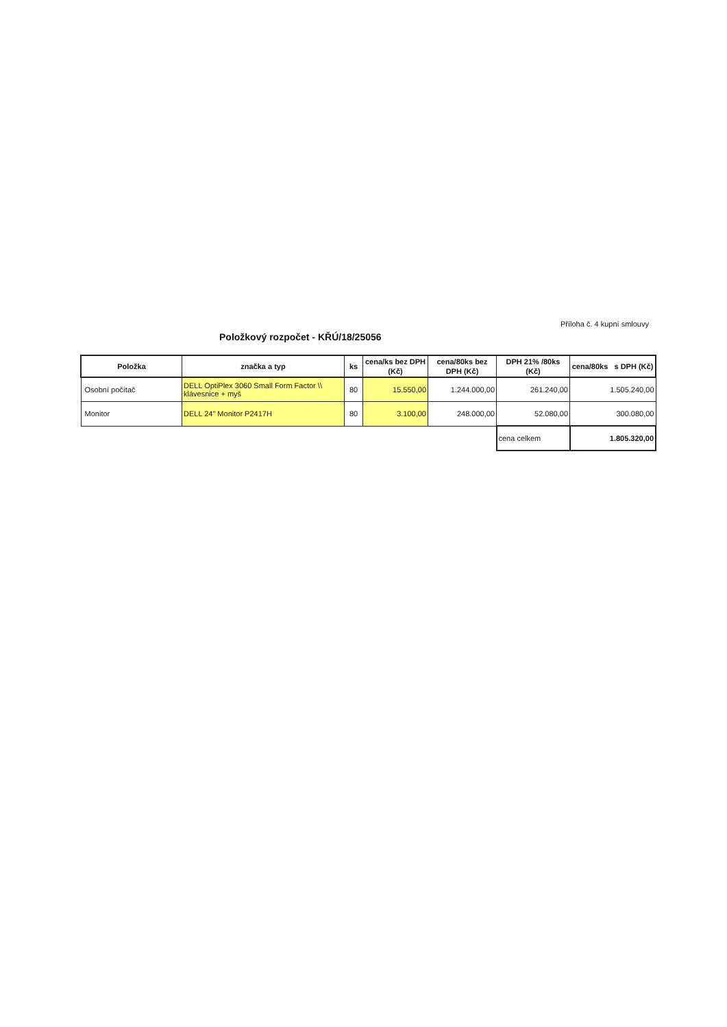Položkový rozpočet - KŘÚ/18/25056
Příloha č. 4 kupní smlouvy
| Položka | značka a typ | ks | cena/ks bez DPH (Kč) | cena/80ks bez DPH (Kč) | DPH 21% /80ks (Kč) | cena/80ks s DPH (Kč) |
| --- | --- | --- | --- | --- | --- | --- |
| Osobní počítač | DELL OptiPlex 3060 Small Form Factor \\ klávesnice + myš | 80 | 15.550,00 | 1.244.000,00 | 261.240,00 | 1.505.240,00 |
| Monitor | DELL 24" Monitor P2417H | 80 | 3.100,00 | 248.000,00 | 52.080,00 | 300.080,00 |
| | | | | | cena celkem | 1.805.320,00 |